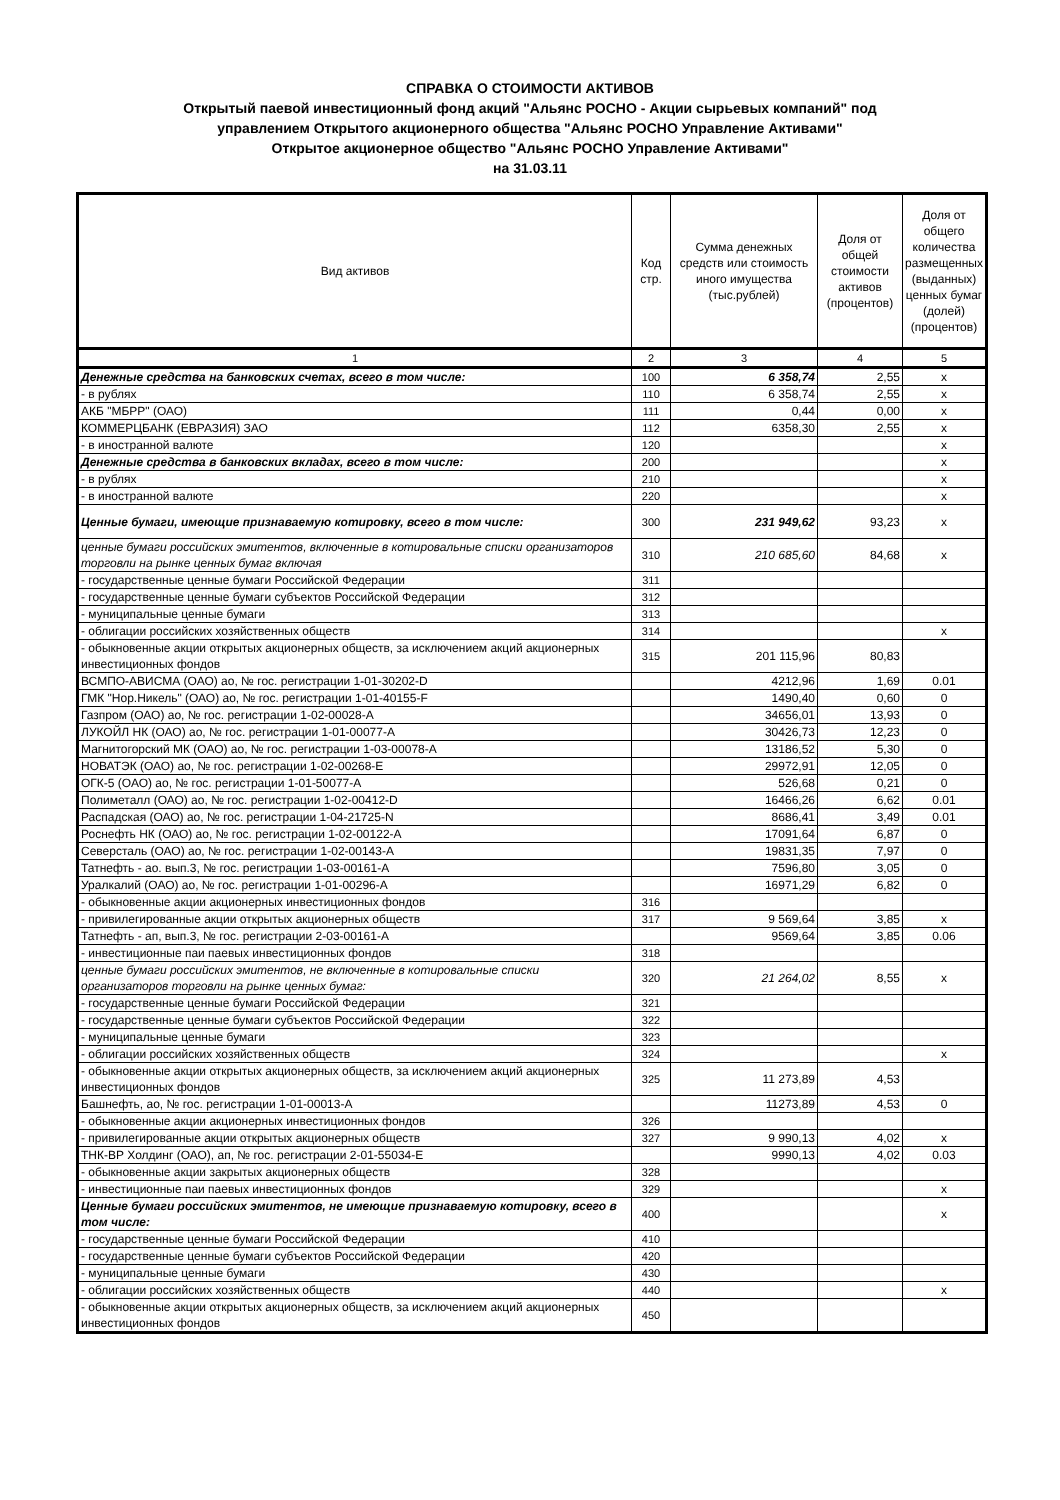СПРАВКА О СТОИМОСТИ АКТИВОВ
Открытый паевой инвестиционный фонд акций "Альянс РОСНО - Акции сырьевых компаний" под
управлением Открытого акционерного общества "Альянс РОСНО Управление Активами"
Открытое акционерное общество "Альянс РОСНО Управление Активами"
на 31.03.11
| Вид активов | Код стр. | Сумма денежных средств или стоимость иного имущества (тыс.рублей) | Доля от общей стоимости активов (процентов) | Доля от общего количества размещенных (выданных) ценных бумаг (долей) (процентов) |
| --- | --- | --- | --- | --- |
| 1 | 2 | 3 | 4 | 5 |
| Денежные средства на банковских счетах, всего в том числе: | 100 | 6 358,74 | 2,55 | x |
| - в рублях | 110 | 6 358,74 | 2,55 | x |
| АКБ "МБРР" (ОАО) | 111 | 0,44 | 0,00 | x |
| КОММЕРЦБАНК (ЕВРАЗИЯ) ЗАО | 112 | 6358,30 | 2,55 | x |
| - в иностранной валюте | 120 | | | x |
| Денежные средства в банковских вкладах, всего в том числе: | 200 | | | x |
| - в рублях | 210 | | | x |
| - в иностранной валюте | 220 | | | x |
| Ценные бумаги, имеющие признаваемую котировку, всего в том числе: | 300 | 231 949,62 | 93,23 | x |
| ценные бумаги российских эмитентов, включенные в котировальные списки организаторов торговли на рынке ценных бумаг включая | 310 | 210 685,60 | 84,68 | x |
| - государственные ценные бумаги Российской Федерации | 311 | | | |
| - государственные ценные бумаги субъектов Российской Федерации | 312 | | | |
| - муниципальные ценные бумаги | 313 | | | |
| - облигации российских хозяйственных обществ | 314 | | | x |
| - обыкновенные акции открытых акционерных обществ, за исключением акций акционерных инвестиционных фондов | 315 | 201 115,96 | 80,83 | |
| ВСМПО-АВИСМА (ОАО) ао, № гос. регистрации 1-01-30202-D | | 4212,96 | 1,69 | 0.01 |
| ГМК "Нор.Никель" (ОАО) ао, № гос. регистрации 1-01-40155-F | | 1490,40 | 0,60 | 0 |
| Газпром (ОАО) ао, № гос. регистрации 1-02-00028-A | | 34656,01 | 13,93 | 0 |
| ЛУКОЙЛ НК (ОАО) ао, № гос. регистрации 1-01-00077-A | | 30426,73 | 12,23 | 0 |
| Магнитогорский МК (ОАО) ао, № гос. регистрации 1-03-00078-A | | 13186,52 | 5,30 | 0 |
| НОВАТЭК (ОАО) ао, № гос. регистрации 1-02-00268-E | | 29972,91 | 12,05 | 0 |
| ОГК-5 (ОАО) ао, № гос. регистрации 1-01-50077-A | | 526,68 | 0,21 | 0 |
| Полиметалл (ОАО) ао, № гос. регистрации 1-02-00412-D | | 16466,26 | 6,62 | 0.01 |
| Распадская (ОАО) ао, № гос. регистрации 1-04-21725-N | | 8686,41 | 3,49 | 0.01 |
| Роснефть НК (ОАО) ао, № гос. регистрации 1-02-00122-A | | 17091,64 | 6,87 | 0 |
| Северсталь (ОАО) ао, № гос. регистрации 1-02-00143-A | | 19831,35 | 7,97 | 0 |
| Татнефть - ао. вып.3, № гос. регистрации 1-03-00161-A | | 7596,80 | 3,05 | 0 |
| Уралкалий (ОАО) ао, № гос. регистрации 1-01-00296-A | | 16971,29 | 6,82 | 0 |
| - обыкновенные акции акционерных инвестиционных фондов | 316 | | | |
| - привилегированные акции открытых акционерных обществ | 317 | 9 569,64 | 3,85 | x |
| Татнефть - ап, вып.3, № гос. регистрации 2-03-00161-A | | 9569,64 | 3,85 | 0.06 |
| - инвестиционные паи паевых инвестиционных фондов | 318 | | | |
| ценные бумаги российских эмитентов, не включенные в котировальные списки организаторов торговли на рынке ценных бумаг: | 320 | 21 264,02 | 8,55 | x |
| - государственные ценные бумаги Российской Федерации | 321 | | | |
| - государственные ценные бумаги субъектов Российской Федерации | 322 | | | |
| - муниципальные ценные бумаги | 323 | | | |
| - облигации российских хозяйственных обществ | 324 | | | x |
| - обыкновенные акции открытых акционерных обществ, за исключением акций акционерных инвестиционных фондов | 325 | 11 273,89 | 4,53 | |
| Башнефть, ао, № гос. регистрации 1-01-00013-A | | 11273,89 | 4,53 | 0 |
| - обыкновенные акции акционерных инвестиционных фондов | 326 | | | |
| - привилегированные акции открытых акционерных обществ | 327 | 9 990,13 | 4,02 | x |
| ТНК-ВР Холдинг (ОАО), ап, № гос. регистрации 2-01-55034-E | | 9990,13 | 4,02 | 0.03 |
| - обыкновенные акции закрытых акционерных обществ | 328 | | | |
| - инвестиционные паи паевых инвестиционных фондов | 329 | | | x |
| Ценные бумаги российских эмитентов, не имеющие признаваемую котировку, всего в том числе: | 400 | | | x |
| - государственные ценные бумаги Российской Федерации | 410 | | | |
| - государственные ценные бумаги субъектов Российской Федерации | 420 | | | |
| - муниципальные ценные бумаги | 430 | | | |
| - облигации российских хозяйственных обществ | 440 | | | x |
| - обыкновенные акции открытых акционерных обществ, за исключением акций акционерных инвестиционных фондов | 450 | | | |